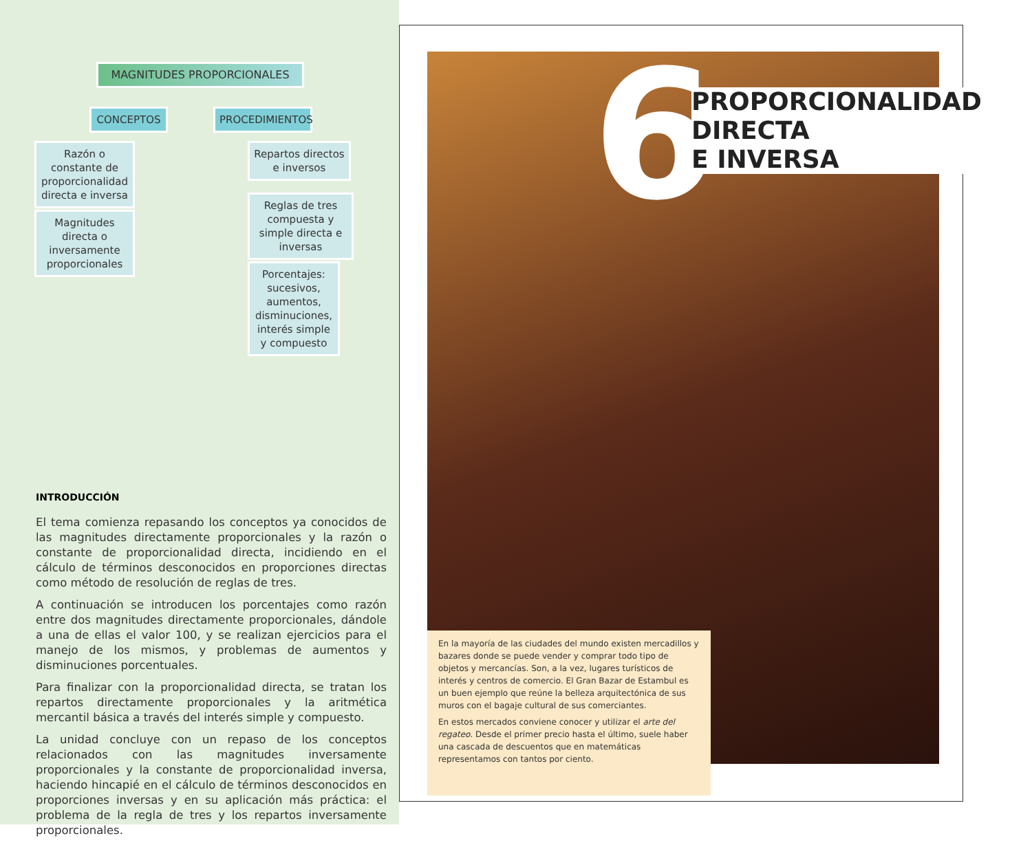MAGNITUDES PROPORCIONALES
CONCEPTOS PROCEDIMIENTOS
Razón o constante de proporcionalidad directa e inversa
Magnitudes directa o inversamente proporcionales
Repartos directos e inversos
Reglas de tres compuesta y simple directa e inversas
Porcentajes: sucesivos, aumentos, disminuciones, interés simple y compuesto
INTRODUCCIÓN
El tema comienza repasando los conceptos ya conocidos de las magnitudes directamente proporcionales y la razón o constante de proporcionalidad directa, incidiendo en el cálculo de términos desconocidos en proporciones directas como método de resolución de reglas de tres.
A continuación se introducen los porcentajes como razón entre dos magnitudes directamente proporcionales, dándole a una de ellas el valor 100, y se realizan ejercicios para el manejo de los mismos, y problemas de aumentos y disminuciones porcentuales.
Para finalizar con la proporcionalidad directa, se tratan los repartos directamente proporcionales y la aritmética mercantil básica a través del interés simple y compuesto.
La unidad concluye con un repaso de los conceptos relacionados con las magnitudes inversamente proporcionales y la constante de proporcionalidad inversa, haciendo hincapié en el cálculo de términos desconocidos en proporciones inversas y en su aplicación más práctica: el problema de la regla de tres y los repartos inversamente proporcionales.
6
PROPORCIONALIDAD
DIRECTA
E INVERSA
En la mayoría de las ciudades del mundo existen mercadillos y bazares donde se puede vender y comprar todo tipo de objetos y mercancías. Son, a la vez, lugares turísticos de interés y centros de comercio. El Gran Bazar de Estambul es un buen ejemplo que reúne la belleza arquitectónica de sus muros con el bagaje cultural de sus comerciantes.
En estos mercados conviene conocer y utilizar el arte del regateo. Desde el primer precio hasta el último, suele haber una cascada de descuentos que en matemáticas representamos con tantos por ciento.